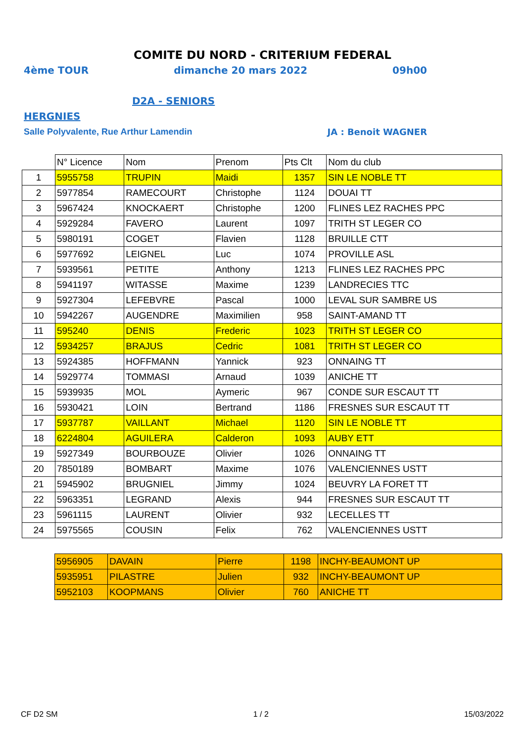COMITE DU NORD - CRITERIUM FEDERAL
4ème TOUR dimanche 20 mars 2022 09h00
D2A - SENIORS
HERGNIES
Salle Polyvalente, Rue Arthur Lamendin JA : Benoit WAGNER
| | N° Licence | Nom | Prenom | Pts Clt | Nom du club |
| 1 | 5955758 | TRUPIN | Maidi | 1357 | SIN LE NOBLE TT |
| 2 | 5977854 | RAMECOURT | Christophe | 1124 | DOUAI TT |
| 3 | 5967424 | KNOCKAERT | Christophe | 1200 | FLINES LEZ RACHES PPC |
| 4 | 5929284 | FAVERO | Laurent | 1097 | TRITH ST LEGER CO |
| 5 | 5980191 | COGET | Flavien | 1128 | BRUILLE CTT |
| 6 | 5977692 | LEIGNEL | Luc | 1074 | PROVILLE ASL |
| 7 | 5939561 | PETITE | Anthony | 1213 | FLINES LEZ RACHES PPC |
| 8 | 5941197 | WITASSE | Maxime | 1239 | LANDRECIES TTC |
| 9 | 5927304 | LEFEBVRE | Pascal | 1000 | LEVAL SUR SAMBRE US |
| 10 | 5942267 | AUGENDRE | Maximilien | 958 | SAINT-AMAND TT |
| 11 | 595240 | DENIS | Frederic | 1023 | TRITH ST LEGER CO |
| 12 | 5934257 | BRAJUS | Cedric | 1081 | TRITH ST LEGER CO |
| 13 | 5924385 | HOFFMANN | Yannick | 923 | ONNAING TT |
| 14 | 5929774 | TOMMASI | Arnaud | 1039 | ANICHE TT |
| 15 | 5939935 | MOL | Aymeric | 967 | CONDE SUR ESCAUT TT |
| 16 | 5930421 | LOIN | Bertrand | 1186 | FRESNES SUR ESCAUT TT |
| 17 | 5937787 | VAILLANT | Michael | 1120 | SIN LE NOBLE TT |
| 18 | 6224804 | AGUILERA | Calderon | 1093 | AUBY ETT |
| 19 | 5927349 | BOURBOUZE | Olivier | 1026 | ONNAING TT |
| 20 | 7850189 | BOMBART | Maxime | 1076 | VALENCIENNES USTT |
| 21 | 5945902 | BRUGNIEL | Jimmy | 1024 | BEUVRY LA FORET TT |
| 22 | 5963351 | LEGRAND | Alexis | 944 | FRESNES SUR ESCAUT TT |
| 23 | 5961115 | LAURENT | Olivier | 932 | LECELLES TT |
| 24 | 5975565 | COUSIN | Felix | 762 | VALENCIENNES USTT |
| 5956905 | DAVAIN | Pierre | 1198 | INCHY-BEAUMONT UP |
| 5935951 | PILASTRE | Julien | 932 | INCHY-BEAUMONT UP |
| 5952103 | KOOPMANS | Olivier | 760 | ANICHE TT |
CF D2 SM 1 / 2 15/03/2022